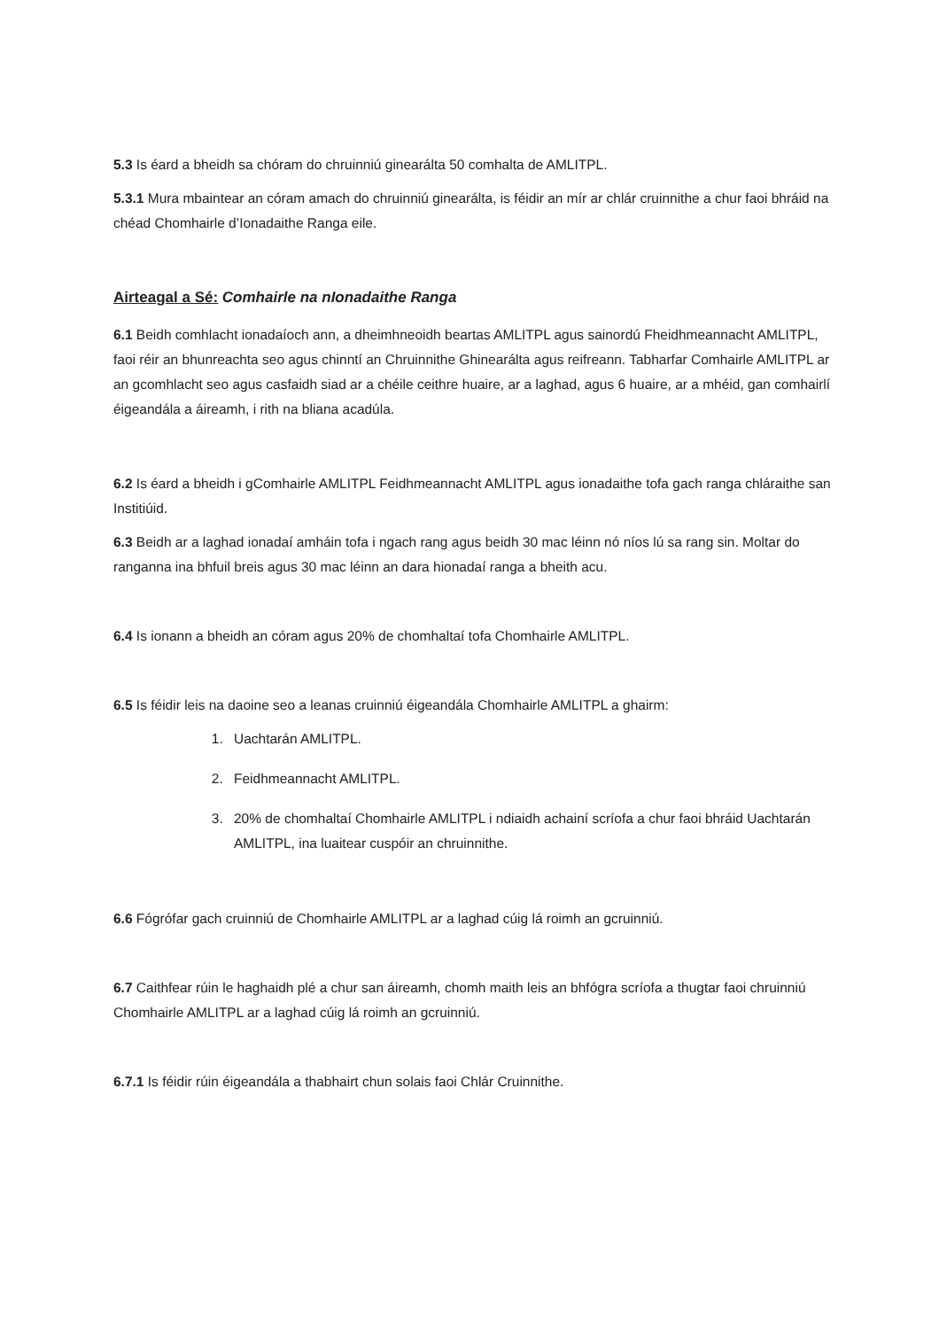5.3 Is éard a bheidh sa chóram do chruinniú ginearálta 50 comhalta de AMLITPL.
5.3.1 Mura mbaintear an córam amach do chruinniú ginearálta, is féidir an mír ar chlár cruinnithe a chur faoi bhráid na chéad Chomhairle d’Ionadaithe Ranga eile.
Airteagal a Sé: Comhairle na nIonadaithe Ranga
6.1 Beidh comhlacht ionadaíoch ann, a dheimhneoidh beartas AMLITPL agus sainordú Fheidhmeannacht AMLITPL, faoi réir an bhunreachta seo agus chinntí an Chruinnithe Ghinearálta agus reifreann. Tabharfar Comhairle AMLITPL ar an gcomhlacht seo agus casfaidh siad ar a chéile ceithre huaire, ar a laghad, agus 6 huaire, ar a mhéid, gan comhairlí éigeandála a áireamh, i rith na bliana acadúla.
6.2 Is éard a bheidh i gComhairle AMLITPL Feidhmeannacht AMLITPL agus ionadaithe tofa gach ranga chláraithe san Institiúid.
6.3 Beidh ar a laghad ionadaí amháin tofa i ngach rang agus beidh 30 mac léinn nó níos lú sa rang sin. Moltar do ranganna ina bhfuil breis agus 30 mac léinn an dara hionadaí ranga a bheith acu.
6.4 Is ionann a bheidh an córam agus 20% de chomhaltaí tofa Chomhairle AMLITPL.
6.5 Is féidir leis na daoine seo a leanas cruinniú éigeandála Chomhairle AMLITPL a ghairm:
1. Uachtarán AMLITPL.
2. Feidhmeannacht AMLITPL.
3. 20% de chomhaltaí Chomhairle AMLITPL i ndiaidh achainí scríofa a chur faoi bhráid Uachtarán AMLITPL, ina luaitear cuspóir an chruinnithe.
6.6 Fógrófar gach cruinniú de Chomhairle AMLITPL ar a laghad cúig lá roimh an gcruinniú.
6.7 Caithfear rúin le haghaidh plé a chur san áireamh, chomh maith leis an bhfógra scríofa a thugtar faoi chruinniú Chomhairle AMLITPL ar a laghad cúig lá roimh an gcruinniú.
6.7.1 Is féidir rúin éigeandála a thabhairt chun solais faoi Chlár Cruinnithe.